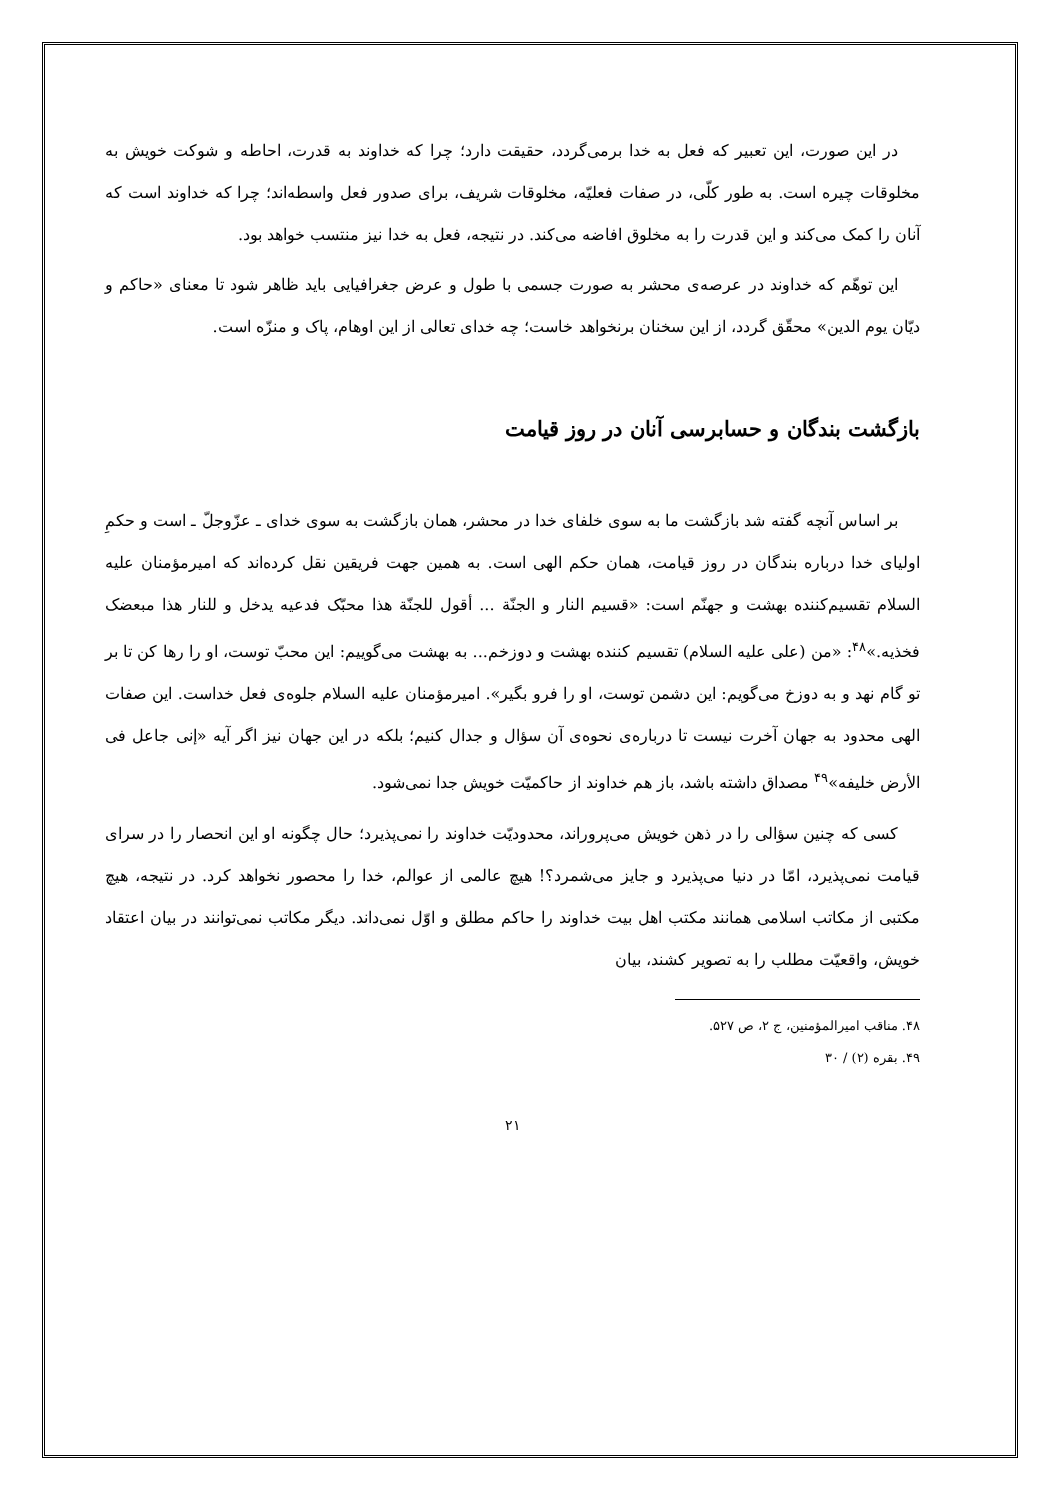در این صورت، این تعبیر که فعل به خدا برمی‌گردد، حقیقت دارد؛ چرا که خداوند به قدرت، احاطه و شوکت خویش به مخلوقات چیره است. به طور کلّی، در صفات فعلیّه، مخلوقات شریف، برای صدور فعل واسطه‌اند؛ چرا که خداوند است که آنان را کمک می‌کند و این قدرت را به مخلوق افاضه می‌کند. در نتیجه، فعل به خدا نیز منتسب خواهد بود.
این توهّم که خداوند در عرصه‌ی محشر به صورت جسمی با طول و عرض جغرافیایی باید ظاهر شود تا معنای «حاکم و دیّان یوم الدین» محقّق گردد، از این سخنان برنخواهد خاست؛ چه خدای تعالی از این اوهام، پاک و منزّه است.
بازگشت بندگان و حسابرسی آنان در روز قیامت
بر اساس آنچه گفته شد بازگشت ما به سوی خلفای خدا در محشر، همان بازگشت به سوی خدای ـ عزّوجلّ ـ است و حکمِ اولیای خدا درباره بندگان در روز قیامت، همان حکم الهی است. به همین جهت فریقین نقل کرده‌اند که امیرمؤمنان علیه السلام تقسیم‌کننده بهشت و جهنّم است: «قسیم النار و الجنّة ... أقول للجنّة هذا محبّک فدعیه یدخل و للنار هذا مبعضک فخذیه.»<sup>۴۸</sup>: «من (علی علیه السلام) تقسیم کننده بهشت و دوزخم... به بهشت می‌گوییم: این محبّ توست، او را رها کن تا بر تو گام نهد و به دوزخ می‌گویم: این دشمن توست، او را فرو بگیر». امیرمؤمنان علیه السلام جلوه‌ی فعل خداست. این صفات الهی محدود به جهان آخرت نیست تا درباره‌ی نحوه‌ی آن سؤال و جدال کنیم؛ بلکه در این جهان نیز اگر آیه «إنی جاعل فی الأرض خلیفه»<sup>۴۹</sup> مصداق داشته باشد، باز هم خداوند از حاکمیّت خویش جدا نمی‌شود.
کسی که چنین سؤالی را در ذهن خویش می‌پروراند، محدودیّت خداوند را نمی‌پذیرد؛ حال چگونه او این انحصار را در سرای قیامت نمی‌پذیرد، امّا در دنیا می‌پذیرد و جایز می‌شمرد؟! هیچ عالمی از عوالم، خدا را محصور نخواهد کرد. در نتیجه، هیچ مکتبی از مکاتب اسلامی همانند مکتب اهل بیت خداوند را حاکم مطلق و اوّل نمی‌داند. دیگر مکاتب نمی‌توانند در بیان اعتقاد خویش، واقعیّت مطلب را به تصویر کشند، بیان
۴۸. مناقب امیرالمؤمنین، ج ۲، ص ۵۲۷.
۴۹. بقره (۲) / ۳۰
۲۱